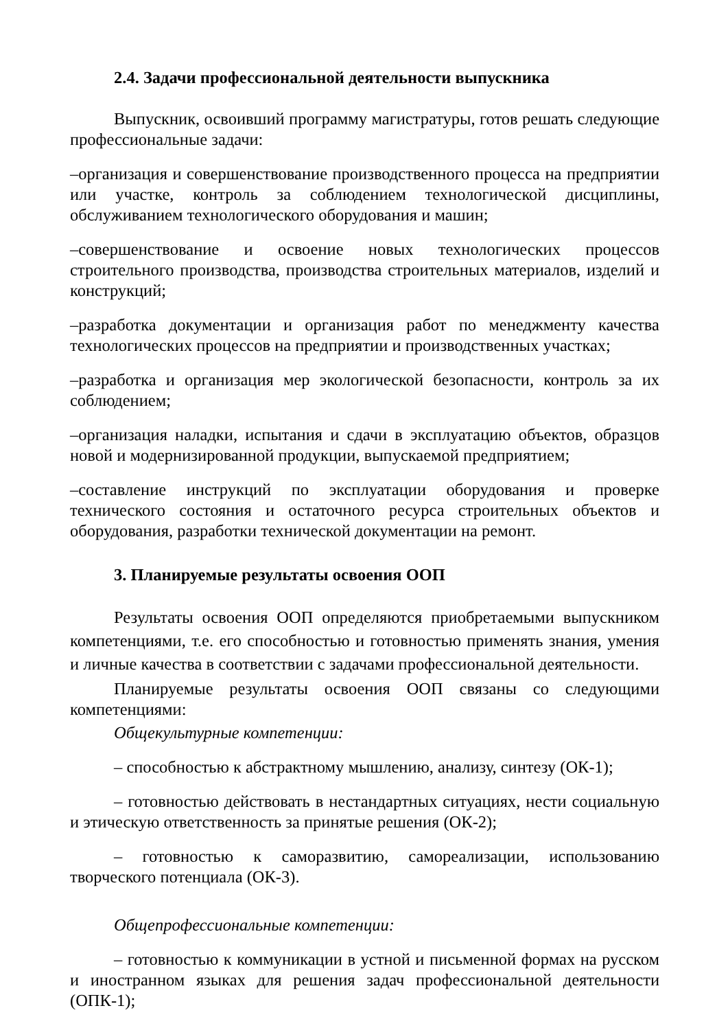2.4. Задачи профессиональной деятельности выпускника
Выпускник, освоивший программу магистратуры, готов решать следующие профессиональные задачи:
–организация и совершенствование производственного процесса на предприятии или участке, контроль за соблюдением технологической дисциплины, обслуживанием технологического оборудования и машин;
–совершенствование и освоение новых технологических процессов строительного производства, производства строительных материалов, изделий и конструкций;
–разработка документации и организация работ по менеджменту качества технологических процессов на предприятии и производственных участках;
–разработка и организация мер экологической безопасности, контроль за их соблюдением;
–организация наладки, испытания и сдачи в эксплуатацию объектов, образцов новой и модернизированной продукции, выпускаемой предприятием;
–составление инструкций по эксплуатации оборудования и проверке технического состояния и остаточного ресурса строительных объектов и оборудования, разработки технической документации на ремонт.
3. Планируемые результаты освоения ООП
Результаты освоения ООП определяются приобретаемыми выпускником компетенциями, т.е. его способностью и готовностью применять знания, умения и личные качества в соответствии с задачами профессиональной деятельности.
Планируемые результаты освоения ООП связаны со следующими компетенциями:
Общекультурные компетенции:
– способностью к абстрактному мышлению, анализу, синтезу (ОК-1);
– готовностью действовать в нестандартных ситуациях, нести социальную и этическую ответственность за принятые решения (ОК-2);
– готовностью к саморазвитию, самореализации, использованию творческого потенциала (ОК-3).
Общепрофессиональные компетенции:
– готовностью к коммуникации в устной и письменной формах на русском и иностранном языках для решения задач профессиональной деятельности (ОПК-1);